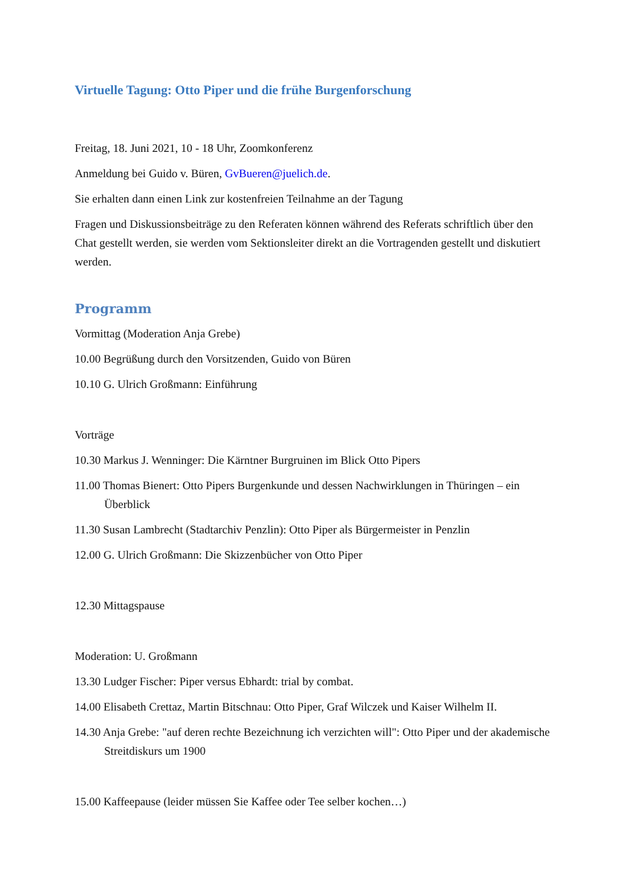Virtuelle Tagung: Otto Piper und die frühe Burgenforschung
Freitag, 18. Juni 2021, 10 - 18 Uhr, Zoomkonferenz
Anmeldung bei Guido v. Büren, GvBueren@juelich.de.
Sie erhalten dann einen Link zur kostenfreien Teilnahme an der Tagung
Fragen und Diskussionsbeiträge zu den Referaten können während des Referats schriftlich über den Chat gestellt werden, sie werden vom Sektionsleiter direkt an die Vortragenden gestellt und diskutiert werden.
Programm
Vormittag (Moderation Anja Grebe)
10.00 Begrüßung durch den Vorsitzenden, Guido von Büren
10.10 G. Ulrich Großmann: Einführung
Vorträge
10.30 Markus J. Wenninger: Die Kärntner Burgruinen im Blick Otto Pipers
11.00 Thomas Bienert: Otto Pipers Burgenkunde und dessen Nachwirklungen in Thüringen – ein Überblick
11.30 Susan Lambrecht (Stadtarchiv Penzlin): Otto Piper als Bürgermeister in Penzlin
12.00 G. Ulrich Großmann: Die Skizzenbücher von Otto Piper
12.30 Mittagspause
Moderation: U. Großmann
13.30 Ludger Fischer: Piper versus Ebhardt: trial by combat.
14.00 Elisabeth Crettaz, Martin Bitschnau: Otto Piper, Graf Wilczek und Kaiser Wilhelm II.
14.30 Anja Grebe: "auf deren rechte Bezeichnung ich verzichten will": Otto Piper und der akademische Streitdiskurs um 1900
15.00 Kaffeepause (leider müssen Sie Kaffee oder Tee selber kochen…)